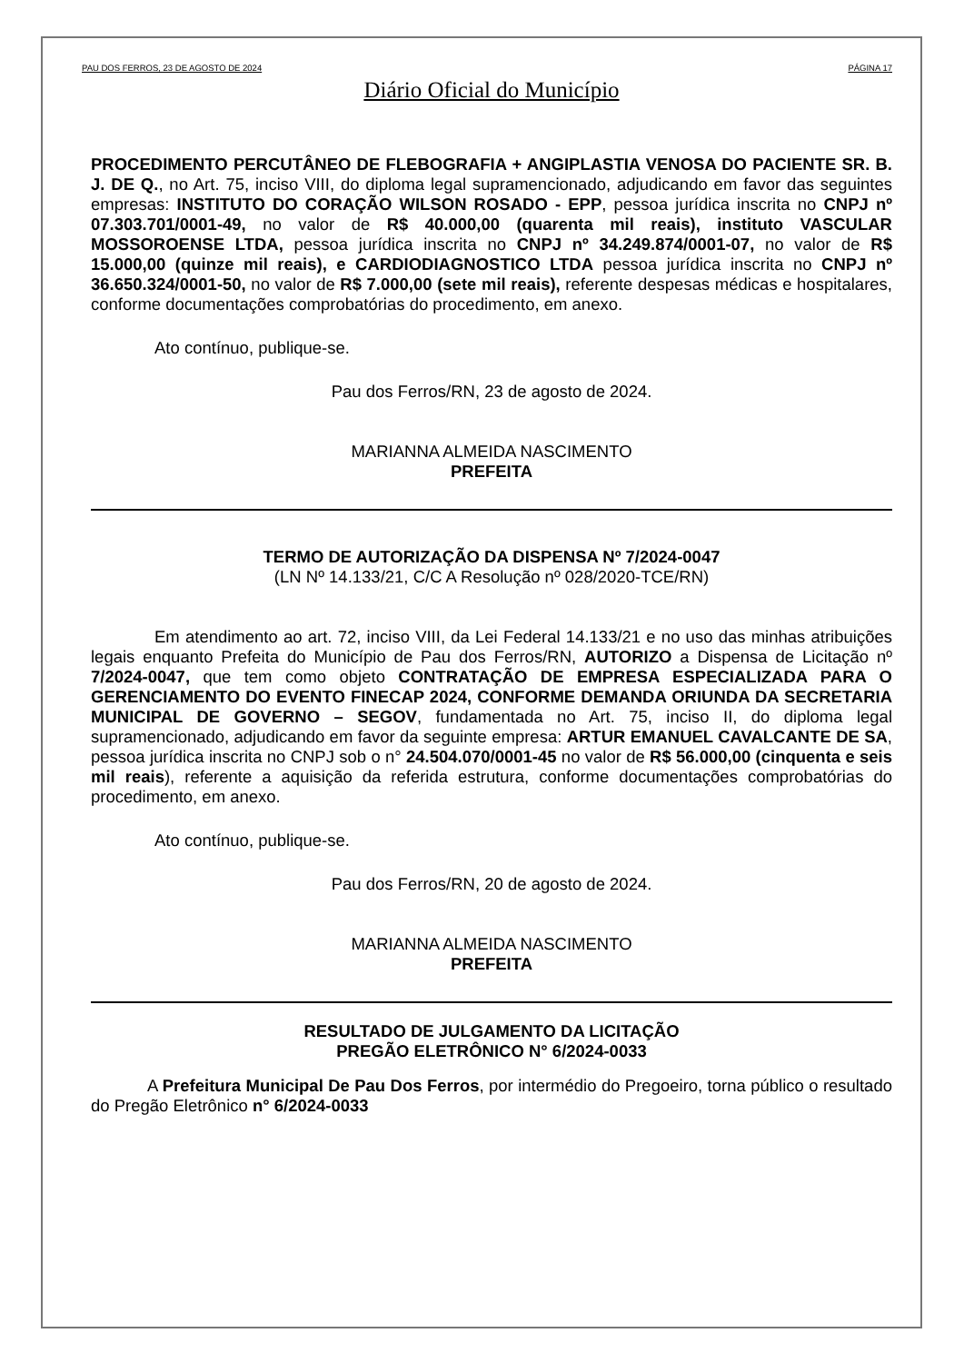PAU DOS FERROS, 23 DE AGOSTO DE 2024 PÁGINA 17
Diário Oficial do Município
PROCEDIMENTO PERCUTÂNEO DE FLEBOGRAFIA + ANGIPLASTIA VENOSA DO PACIENTE SR. B. J. DE Q., no Art. 75, inciso VIII, do diploma legal supramencionado, adjudicando em favor das seguintes empresas: INSTITUTO DO CORAÇÃO WILSON ROSADO - EPP, pessoa jurídica inscrita no CNPJ nº 07.303.701/0001-49, no valor de R$ 40.000,00 (quarenta mil reais), instituto VASCULAR MOSSOROENSE LTDA, pessoa jurídica inscrita no CNPJ nº 34.249.874/0001-07, no valor de R$ 15.000,00 (quinze mil reais), e CARDIODIAGNOSTICO LTDA pessoa jurídica inscrita no CNPJ nº 36.650.324/0001-50, no valor de R$ 7.000,00 (sete mil reais), referente despesas médicas e hospitalares, conforme documentações comprobatórias do procedimento, em anexo.
Ato contínuo, publique-se.
Pau dos Ferros/RN, 23 de agosto de 2024.
MARIANNA ALMEIDA NASCIMENTO
PREFEITA
TERMO DE AUTORIZAÇÃO DA DISPENSA Nº 7/2024-0047
(LN Nº 14.133/21, C/C A Resolução nº 028/2020-TCE/RN)
Em atendimento ao art. 72, inciso VIII, da Lei Federal 14.133/21 e no uso das minhas atribuições legais enquanto Prefeita do Município de Pau dos Ferros/RN, AUTORIZO a Dispensa de Licitação nº 7/2024-0047, que tem como objeto CONTRATAÇÃO DE EMPRESA ESPECIALIZADA PARA O GERENCIAMENTO DO EVENTO FINECAP 2024, CONFORME DEMANDA ORIUNDA DA SECRETARIA MUNICIPAL DE GOVERNO – SEGOV, fundamentada no Art. 75, inciso II, do diploma legal supramencionado, adjudicando em favor da seguinte empresa: ARTUR EMANUEL CAVALCANTE DE SA, pessoa jurídica inscrita no CNPJ sob o n° 24.504.070/0001-45 no valor de R$ 56.000,00 (cinquenta e seis mil reais), referente a aquisição da referida estrutura, conforme documentações comprobatórias do procedimento, em anexo.
Ato contínuo, publique-se.
Pau dos Ferros/RN, 20 de agosto de 2024.
MARIANNA ALMEIDA NASCIMENTO
PREFEITA
RESULTADO DE JULGAMENTO DA LICITAÇÃO
PREGÃO ELETRÔNICO N° 6/2024-0033
A Prefeitura Municipal De Pau Dos Ferros, por intermédio do Pregoeiro, torna público o resultado do Pregão Eletrônico n° 6/2024-0033